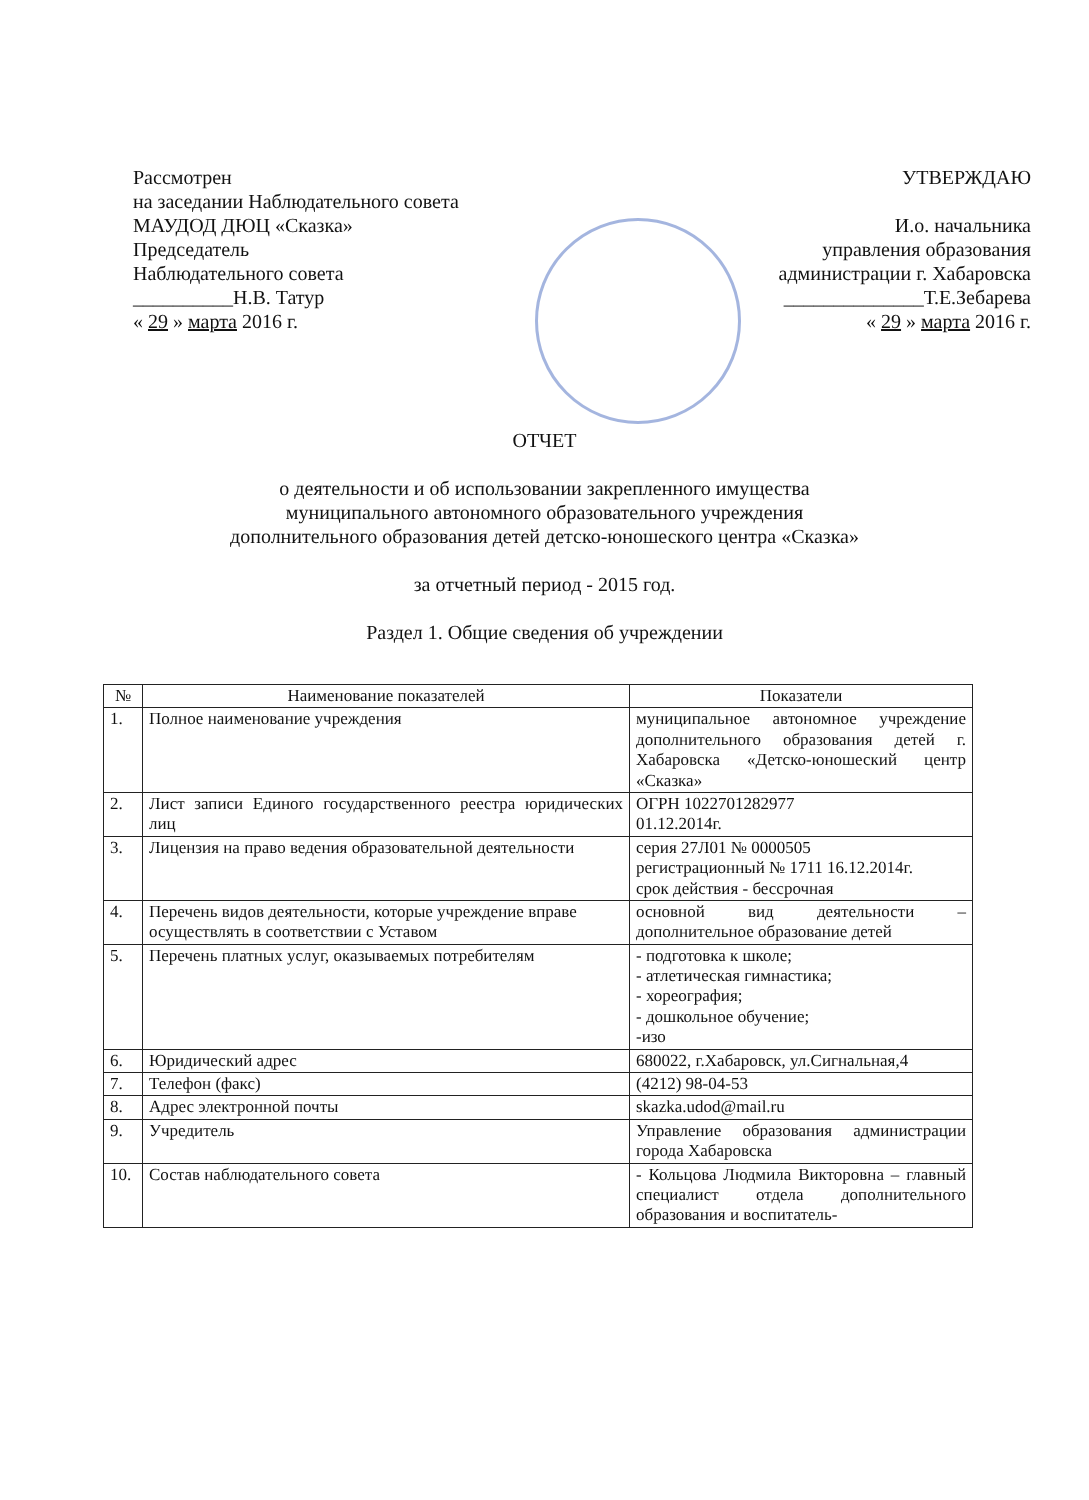Рассмотрен
на заседании Наблюдательного совета
МАУДОД ДЮЦ «Сказка»
Председатель
Наблюдательного совета
__________Н.В. Татур
« 29 » марта 2016 г.
УТВЕРЖДАЮ
И.о. начальника
управления образования
администрации г. Хабаровска
______________Т.Е.Зебарева
« 29 » марта 2016 г.
ОТЧЕТ
о деятельности и об использовании закрепленного имущества
муниципального автономного образовательного учреждения
дополнительного образования детей детско-юношеского центра «Сказка»
за отчетный период - 2015 год.
Раздел 1. Общие сведения об учреждении
| № | Наименование показателей | Показатели |
| --- | --- | --- |
| 1. | Полное наименование учреждения | муниципальное автономное учреждение дополнительного образования детей г. Хабаровска «Детско-юношеский центр «Сказка» |
| 2. | Лист записи Единого государственного реестра юридических лиц | ОГРН 1022701282977 01.12.2014г. |
| 3. | Лицензия на право ведения образовательной деятельности | серия 27Л01 № 0000505 регистрационный № 1711 16.12.2014г. срок действия - бессрочная |
| 4. | Перечень видов деятельности, которые учреждение вправе осуществлять в соответствии с Уставом | основной вид деятельности – дополнительное образование детей |
| 5. | Перечень платных услуг, оказываемых потребителям | - подготовка к школе; - атлетическая гимнастика; - хореография; - дошкольное обучение; -изо |
| 6. | Юридический адрес | 680022, г.Хабаровск, ул.Сигнальная,4 |
| 7. | Телефон (факс) | (4212) 98-04-53 |
| 8. | Адрес электронной почты | skazka.udod@mail.ru |
| 9. | Учредитель | Управление образования администрации города Хабаровска |
| 10. | Состав наблюдательного совета | - Кольцова Людмила Викторовна – главный специалист отдела дополнительного образования и воспитатель- |